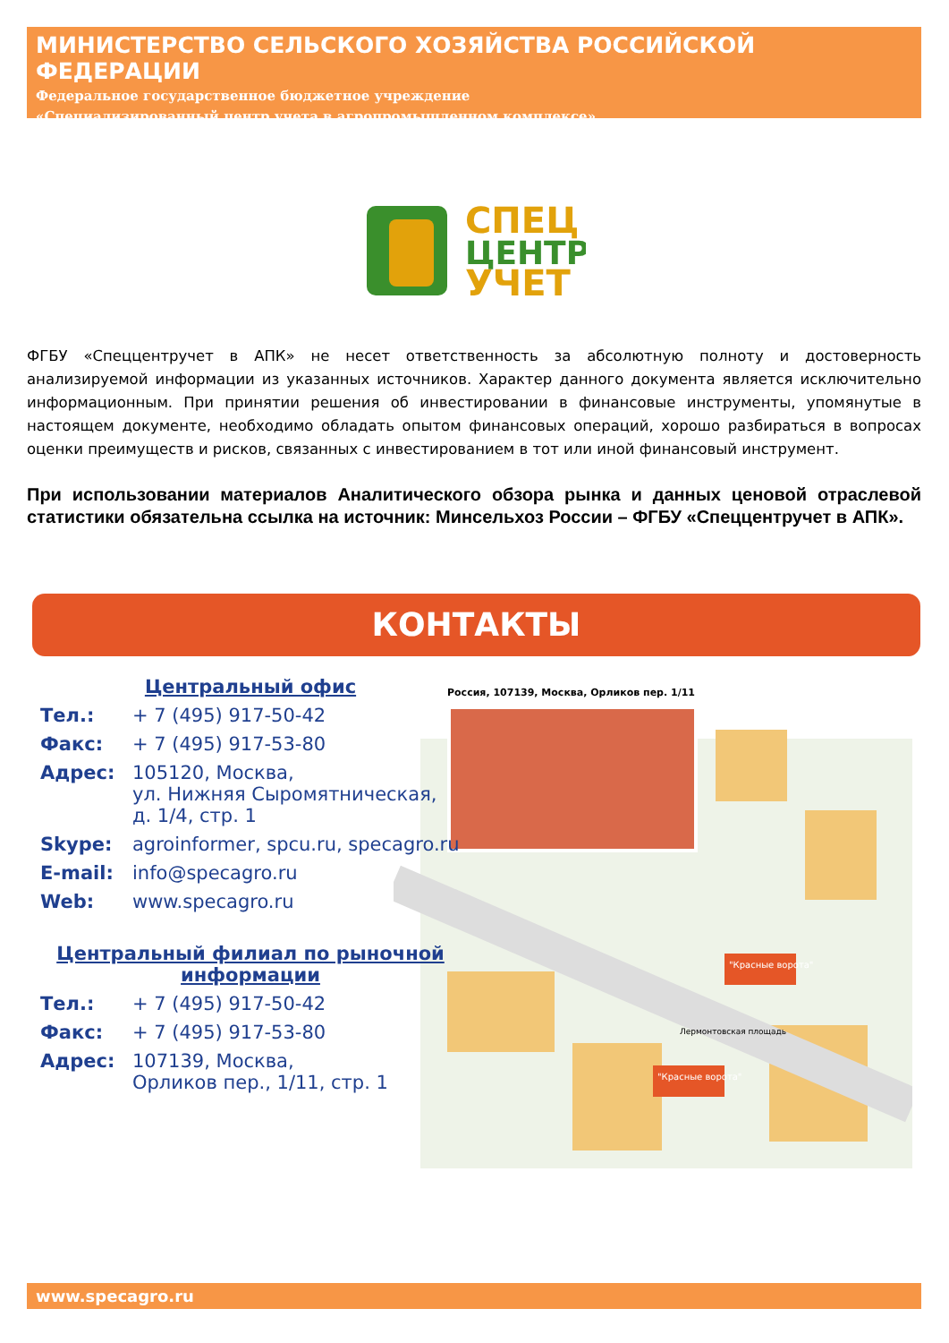МИНИСТЕРСТВО СЕЛЬСКОГО ХОЗЯЙСТВА РОССИЙСКОЙ ФЕДЕРАЦИИ
Федеральное государственное бюджетное учреждение
«Специализированный центр учета в агропромышленном комплексе»
СПЕЦ
ЦЕНТР
УЧЕТ
ФГБУ «Спеццентручет в АПК» не несет ответственность за абсолютную полноту и достоверность анализируемой информации из указанных источников. Характер данного документа является исключительно информационным. При принятии решения об инвестировании в финансовые инструменты, упомянутые в настоящем документе, необходимо обладать опытом финансовых операций, хорошо разбираться в вопросах оценки преимуществ и рисков, связанных с инвестированием в тот или иной финансовый инструмент.
При использовании материалов Аналитического обзора рынка и данных ценовой отраслевой статистики обязательна ссылка на источник: Минсельхоз России – ФГБУ «Спеццентручет в АПК».
КОНТАКТЫ
Россия, 107139, Москва, Орликов пер. 1/11
"Красные ворота"
"Красные ворота"
Лермонтовская площадь
Центральный офис
| Тел.: | + 7 (495) 917-50-42 |
| Факс: | + 7 (495) 917-53-80 |
| Адрес: | 105120, Москва, ул. Нижняя Сыромятническая, д. 1/4, стр. 1 |
| Skype: | agroinformer, spcu.ru, specagro.ru |
| E-mail: | info@specagro.ru |
| Web: | www.specagro.ru |
Центральный филиал по рыночной информации
| Тел.: | + 7 (495) 917-50-42 |
| Факс: | + 7 (495) 917-53-80 |
| Адрес: | 107139, Москва, Орликов пер., 1/11, стр. 1 |
www.specagro.ru